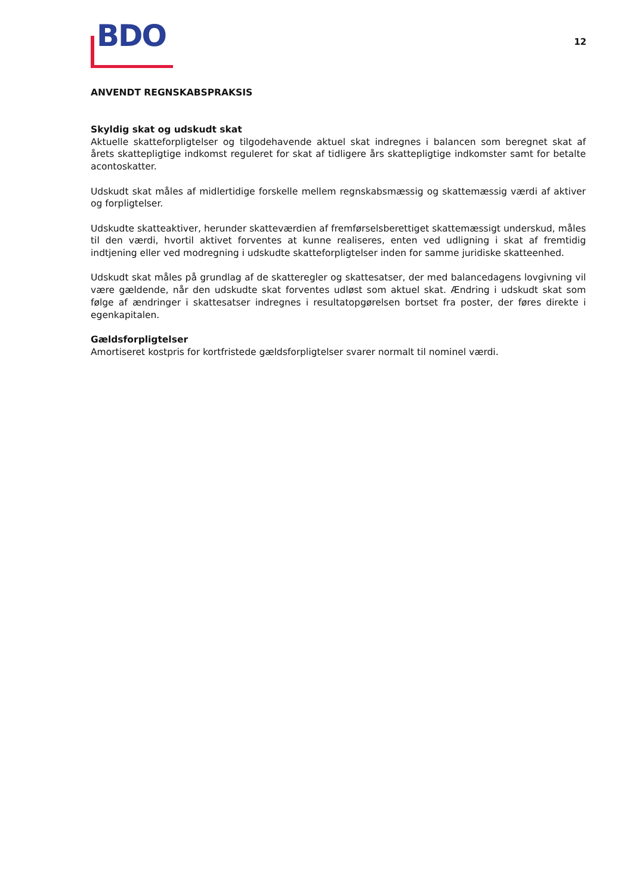BDO
12
ANVENDT REGNSKABSPRAKSIS
Skyldig skat og udskudt skat
Aktuelle skatteforpligtelser og tilgodehavende aktuel skat indregnes i balancen som beregnet skat af årets skattepligtige indkomst reguleret for skat af tidligere års skattepligtige indkomster samt for betalte acontoskatter.
Udskudt skat måles af midlertidige forskelle mellem regnskabsmæssig og skattemæssig værdi af aktiver og forpligtelser.
Udskudte skatteaktiver, herunder skatteværdien af fremførselsberettiget skattemæssigt underskud, måles til den værdi, hvortil aktivet forventes at kunne realiseres, enten ved udligning i skat af fremtidig indtjening eller ved modregning i udskudte skatteforpligtelser inden for samme juridiske skatteenhed.
Udskudt skat måles på grundlag af de skatteregler og skattesatser, der med balancedagens lovgivning vil være gældende, når den udskudte skat forventes udløst som aktuel skat. Ændring i udskudt skat som følge af ændringer i skattesatser indregnes i resultatopgørelsen bortset fra poster, der føres direkte i egenkapitalen.
Gældsforpligtelser
Amortiseret kostpris for kortfristede gældsforpligtelser svarer normalt til nominel værdi.